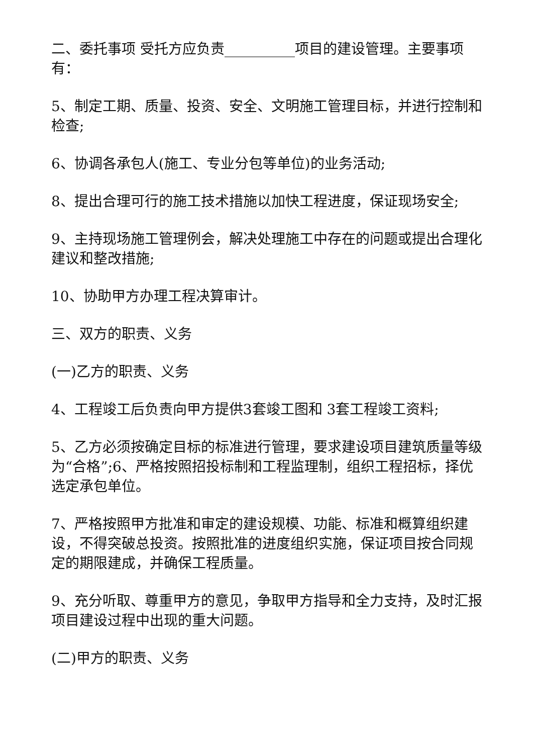二、委托事项 受托方应负责__________项目的建设管理。主要事项有：
5、制定工期、质量、投资、安全、文明施工管理目标，并进行控制和检查;
6、协调各承包人(施工、专业分包等单位)的业务活动;
8、提出合理可行的施工技术措施以加快工程进度，保证现场安全;
9、主持现场施工管理例会，解决处理施工中存在的问题或提出合理化建议和整改措施;
10、协助甲方办理工程决算审计。
三、双方的职责、义务
(一)乙方的职责、义务
4、工程竣工后负责向甲方提供3套竣工图和 3套工程竣工资料;
5、乙方必须按确定目标的标准进行管理，要求建设项目建筑质量等级为“合格”;6、严格按照招投标制和工程监理制，组织工程招标，择优选定承包单位。
7、严格按照甲方批准和审定的建设规模、功能、标准和概算组织建设，不得突破总投资。按照批准的进度组织实施，保证项目按合同规定的期限建成，并确保工程质量。
9、充分听取、尊重甲方的意见，争取甲方指导和全力支持，及时汇报项目建设过程中出现的重大问题。
(二)甲方的职责、义务